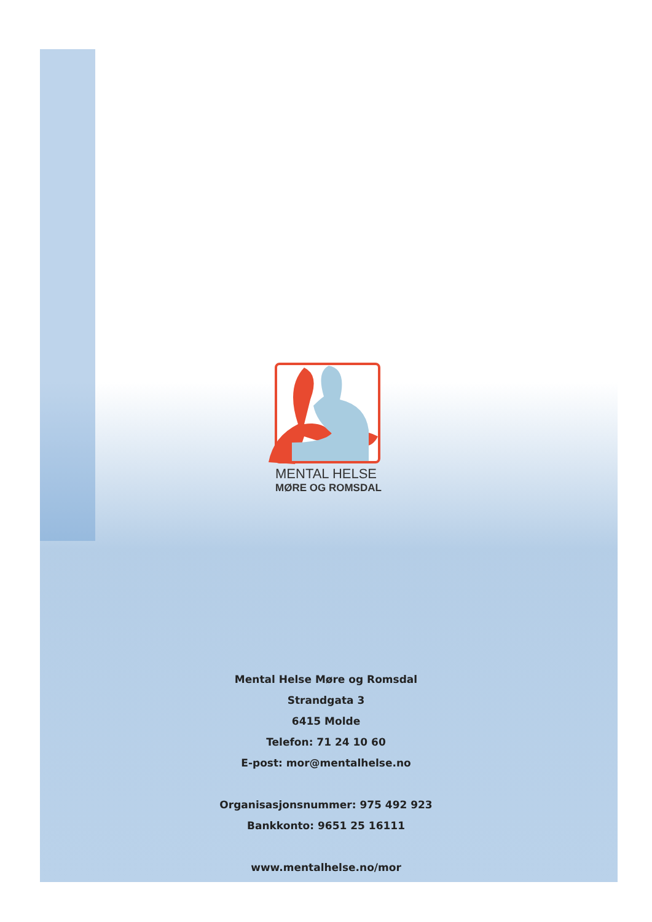MENTAL HELSE
MØRE OG ROMSDAL
Mental Helse Møre og Romsdal
Strandgata 3
6415 Molde
Telefon: 71 24 10 60
E-post: mor@mentalhelse.no
Organisasjonsnummer: 975 492 923
Bankkonto: 9651 25 16111
www.mentalhelse.no/mor